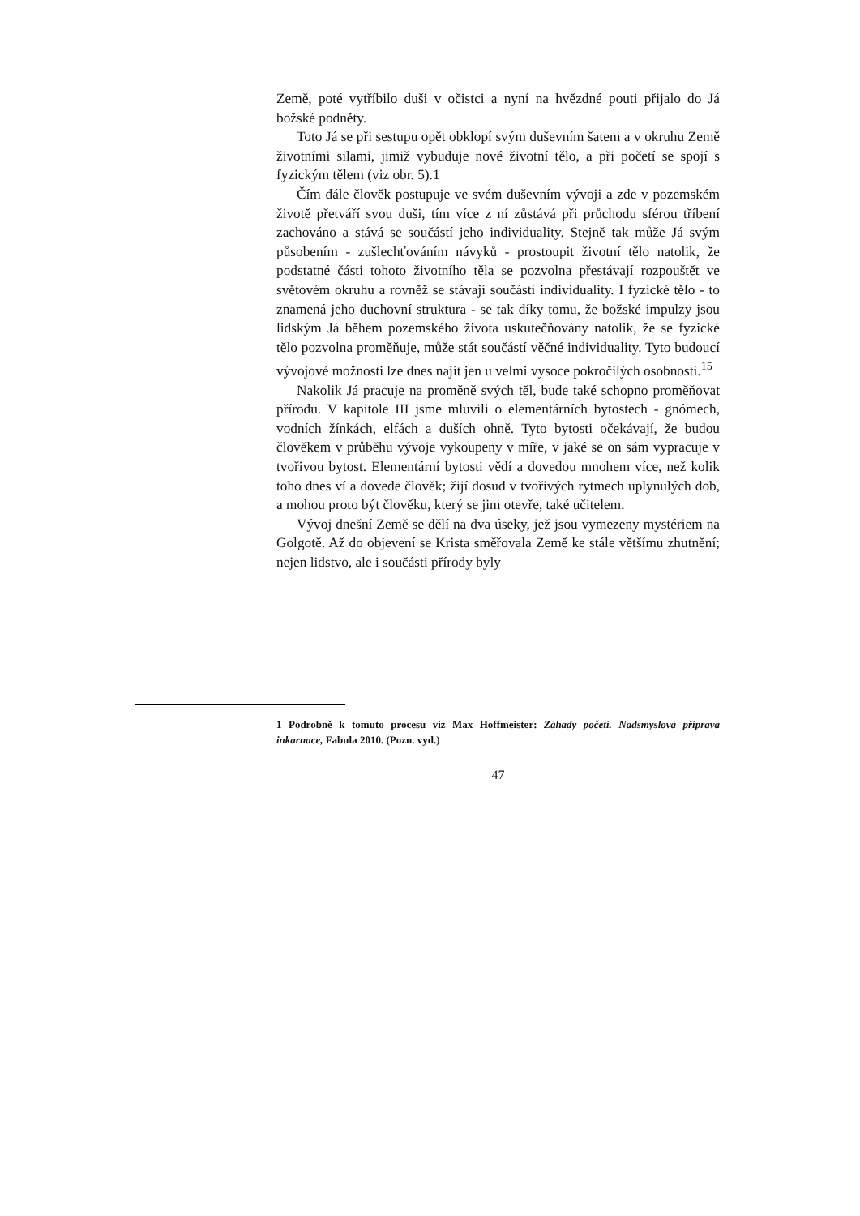Země, poté vytříbilo duši v očistci a nyní na hvězdné pouti přijalo do Já božské podněty.
Toto Já se při sestupu opět obklopí svým duševním šatem a v okruhu Země životními silami, jimiž vybuduje nové životní tělo, a při početí se spojí s fyzickým tělem (viz obr. 5).1
Čím dále člověk postupuje ve svém duševním vývoji a zde v pozemském životě přetváří svou duši, tím více z ní zůstává při průchodu sférou tříbení zachováno a stává se součástí jeho individuality. Stejně tak může Já svým působením - zušlechťováním návyků - prostoupit životní tělo natolik, že podstatné části tohoto životního těla se pozvolna přestávají rozpouštět ve světovém okruhu a rovněž se stávají součástí individuality. I fyzické tělo - to znamená jeho duchovní struktura - se tak díky tomu, že božské impulzy jsou lidským Já během pozemského života uskutečňovány natolik, že se fyzické tělo pozvolna proměňuje, může stát součástí věčné individuality. Tyto budoucí vývojové možnosti lze dnes najít jen u velmi vysoce pokročilých osobností.<sup>15</sup>
Nakolik Já pracuje na proměně svých těl, bude také schopno proměňovat přírodu. V kapitole III jsme mluvili o elementárních bytostech - gnómech, vodních žínkách, elfách a duších ohně. Tyto bytosti očekávají, že budou člověkem v průběhu vývoje vykoupeny v míře, v jaké se on sám vypracuje v tvořivou bytost. Elementární bytosti vědí a dovedou mnohem více, než kolik toho dnes ví a dovede člověk; žijí dosud v tvořivých rytmech uplynulých dob, a mohou proto být člověku, který se jim otevře, také učitelem.
Vývoj dnešní Země se dělí na dva úseky, jež jsou vymezeny mystériem na Golgotě. Až do objevení se Krista směřovala Země ke stále většímu zhutnění; nejen lidstvo, ale i součásti přírody byly
1 Podrobně k tomuto procesu viz Max Hoffmeister: Záhady početí. Nadsmyslová příprava inkarnace, Fabula 2010. (Pozn. vyd.)
47